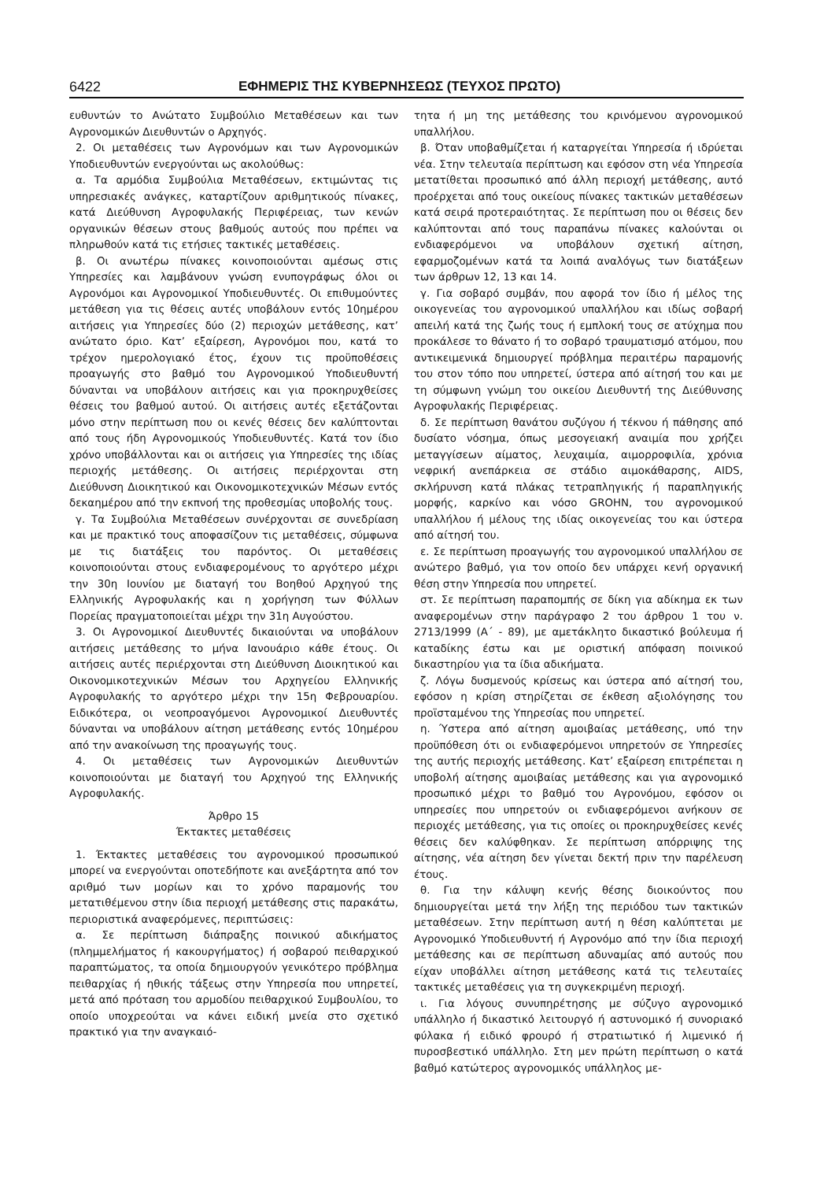6422 ΕΦΗΜΕΡΙΣ ΤΗΣ ΚΥΒΕΡΝΗΣΕΩΣ (ΤΕΥΧΟΣ ΠΡΩΤΟ)
ευθυντών το Ανώτατο Συμβούλιο Μεταθέσεων και των Αγρονομικών Διευθυντών ο Αρχηγός.
2. Οι μεταθέσεις των Αγρονόμων και των Αγρονομικών Υποδιευθυντών ενεργούνται ως ακολούθως:
α. Τα αρμόδια Συμβούλια Μεταθέσεων, εκτιμώντας τις υπηρεσιακές ανάγκες, καταρτίζουν αριθμητικούς πίνακες, κατά Διεύθυνση Αγροφυλακής Περιφέρειας, των κενών οργανικών θέσεων στους βαθμούς αυτούς που πρέπει να πληρωθούν κατά τις ετήσιες τακτικές μεταθέσεις.
β. Οι ανωτέρω πίνακες κοινοποιούνται αμέσως στις Υπηρεσίες και λαμβάνουν γνώση ενυπογράφως όλοι οι Αγρονόμοι και Αγρονομικοί Υποδιευθυντές. Οι επιθυμούντες μετάθεση για τις θέσεις αυτές υποβάλουν εντός 10ημέρου αιτήσεις για Υπηρεσίες δύο (2) περιοχών μετάθεσης, κατ’ ανώτατο όριο. Κατ’ εξαίρεση, Αγρονόμοι που, κατά το τρέχον ημερολογιακό έτος, έχουν τις προϋποθέσεις προαγωγής στο βαθμό του Αγρονομικού Υποδιευθυντή δύνανται να υποβάλουν αιτήσεις και για προκηρυχθείσες θέσεις του βαθμού αυτού. Οι αιτήσεις αυτές εξετάζονται μόνο στην περίπτωση που οι κενές θέσεις δεν καλύπτονται από τους ήδη Αγρονομικούς Υποδιευθυντές. Κατά τον ίδιο χρόνο υποβάλλονται και οι αιτήσεις για Υπηρεσίες της ιδίας περιοχής μετάθεσης. Οι αιτήσεις περιέρχονται στη Διεύθυνση Διοικητικού και Οικονομικοτεχνικών Μέσων εντός δεκαημέρου από την εκπνοή της προθεσμίας υποβολής τους.
γ. Τα Συμβούλια Μεταθέσεων συνέρχονται σε συνεδρίαση και με πρακτικό τους αποφασίζουν τις μεταθέσεις, σύμφωνα με τις διατάξεις του παρόντος. Οι μεταθέσεις κοινοποιούνται στους ενδιαφερομένους το αργότερο μέχρι την 30η Ιουνίου με διαταγή του Βοηθού Αρχηγού της Ελληνικής Αγροφυλακής και η χορήγηση των Φύλλων Πορείας πραγματοποιείται μέχρι την 31η Αυγούστου.
3. Οι Αγρονομικοί Διευθυντές δικαιούνται να υποβάλουν αιτήσεις μετάθεσης το μήνα Ιανουάριο κάθε έτους. Οι αιτήσεις αυτές περιέρχονται στη Διεύθυνση Διοικητικού και Οικονομικοτεχνικών Μέσων του Αρχηγείου Ελληνικής Αγροφυλακής το αργότερο μέχρι την 15η Φεβρουαρίου. Ειδικότερα, οι νεοπροαγόμενοι Αγρονομικοί Διευθυντές δύνανται να υποβάλουν αίτηση μετάθεσης εντός 10ημέρου από την ανακοίνωση της προαγωγής τους.
4. Οι μεταθέσεις των Αγρονομικών Διευθυντών κοινοποιούνται με διαταγή του Αρχηγού της Ελληνικής Αγροφυλακής.
Άρθρο 15
Έκτακτες μεταθέσεις
1. Έκτακτες μεταθέσεις του αγρονομικού προσωπικού μπορεί να ενεργούνται οποτεδήποτε και ανεξάρτητα από τον αριθμό των μορίων και το χρόνο παραμονής του μετατιθέμενου στην ίδια περιοχή μετάθεσης στις παρακάτω, περιοριστικά αναφερόμενες, περιπτώσεις:
α. Σε περίπτωση διάπραξης ποινικού αδικήματος (πλημμελήματος ή κακουργήματος) ή σοβαρού πειθαρχικού παραπτώματος, τα οποία δημιουργούν γενικότερο πρόβλημα πειθαρχίας ή ηθικής τάξεως στην Υπηρεσία που υπηρετεί, μετά από πρόταση του αρμοδίου πειθαρχικού Συμβουλίου, το οποίο υποχρεούται να κάνει ειδική μνεία στο σχετικό πρακτικό για την αναγκαιό-
τητα ή μη της μετάθεσης του κρινόμενου αγρονομικού υπαλλήλου.
β. Όταν υποβαθμίζεται ή καταργείται Υπηρεσία ή ιδρύεται νέα. Στην τελευταία περίπτωση και εφόσον στη νέα Υπηρεσία μετατίθεται προσωπικό από άλλη περιοχή μετάθεσης, αυτό προέρχεται από τους οικείους πίνακες τακτικών μεταθέσεων κατά σειρά προτεραιότητας. Σε περίπτωση που οι θέσεις δεν καλύπτονται από τους παραπάνω πίνακες καλούνται οι ενδιαφερόμενοι να υποβάλουν σχετική αίτηση, εφαρμοζομένων κατά τα λοιπά αναλόγως των διατάξεων των άρθρων 12, 13 και 14.
γ. Για σοβαρό συμβάν, που αφορά τον ίδιο ή μέλος της οικογενείας του αγρονομικού υπαλλήλου και ιδίως σοβαρή απειλή κατά της ζωής τους ή εμπλοκή τους σε ατύχημα που προκάλεσε το θάνατο ή το σοβαρό τραυματισμό ατόμου, που αντικειμενικά δημιουργεί πρόβλημα περαιτέρω παραμονής του στον τόπο που υπηρετεί, ύστερα από αίτησή του και με τη σύμφωνη γνώμη του οικείου Διευθυντή της Διεύθυνσης Αγροφυλακής Περιφέρειας.
δ. Σε περίπτωση θανάτου συζύγου ή τέκνου ή πάθησης από δυσίατο νόσημα, όπως μεσογειακή αναιμία που χρήζει μεταγγίσεων αίματος, λευχαιμία, αιμορροφιλία, χρόνια νεφρική ανεπάρκεια σε στάδιο αιμοκάθαρσης, AIDS, σκλήρυνση κατά πλάκας τετραπληγικής ή παραπληγικής μορφής, καρκίνο και νόσο GROHN, του αγρονομικού υπαλλήλου ή μέλους της ιδίας οικογενείας του και ύστερα από αίτησή του.
ε. Σε περίπτωση προαγωγής του αγρονομικού υπαλλήλου σε ανώτερο βαθμό, για τον οποίο δεν υπάρχει κενή οργανική θέση στην Υπηρεσία που υπηρετεί.
στ. Σε περίπτωση παραπομπής σε δίκη για αδίκημα εκ των αναφερομένων στην παράγραφο 2 του άρθρου 1 του ν. 2713/1999 (Α΄ - 89), με αμετάκλητο δικαστικό βούλευμα ή καταδίκης έστω και με οριστική απόφαση ποινικού δικαστηρίου για τα ίδια αδικήματα.
ζ. Λόγω δυσμενούς κρίσεως και ύστερα από αίτησή του, εφόσον η κρίση στηρίζεται σε έκθεση αξιολόγησης του προϊσταμένου της Υπηρεσίας που υπηρετεί.
η. Ύστερα από αίτηση αμοιβαίας μετάθεσης, υπό την προϋπόθεση ότι οι ενδιαφερόμενοι υπηρετούν σε Υπηρεσίες της αυτής περιοχής μετάθεσης. Κατ’ εξαίρεση επιτρέπεται η υποβολή αίτησης αμοιβαίας μετάθεσης και για αγρονομικό προσωπικό μέχρι το βαθμό του Αγρονόμου, εφόσον οι υπηρεσίες που υπηρετούν οι ενδιαφερόμενοι ανήκουν σε περιοχές μετάθεσης, για τις οποίες οι προκηρυχθείσες κενές θέσεις δεν καλύφθηκαν. Σε περίπτωση απόρριψης της αίτησης, νέα αίτηση δεν γίνεται δεκτή πριν την παρέλευση έτους.
θ. Για την κάλυψη κενής θέσης διοικούντος που δημιουργείται μετά την λήξη της περιόδου των τακτικών μεταθέσεων. Στην περίπτωση αυτή η θέση καλύπτεται με Αγρονομικό Υποδιευθυντή ή Αγρονόμο από την ίδια περιοχή μετάθεσης και σε περίπτωση αδυναμίας από αυτούς που είχαν υποβάλλει αίτηση μετάθεσης κατά τις τελευταίες τακτικές μεταθέσεις για τη συγκεκριμένη περιοχή.
ι. Για λόγους συνυπηρέτησης με σύζυγο αγρονομικό υπάλληλο ή δικαστικό λειτουργό ή αστυνομικό ή συνοριακό φύλακα ή ειδικό φρουρό ή στρατιωτικό ή λιμενικό ή πυροσβεστικό υπάλληλο. Στη μεν πρώτη περίπτωση ο κατά βαθμό κατώτερος αγρονομικός υπάλληλος με-